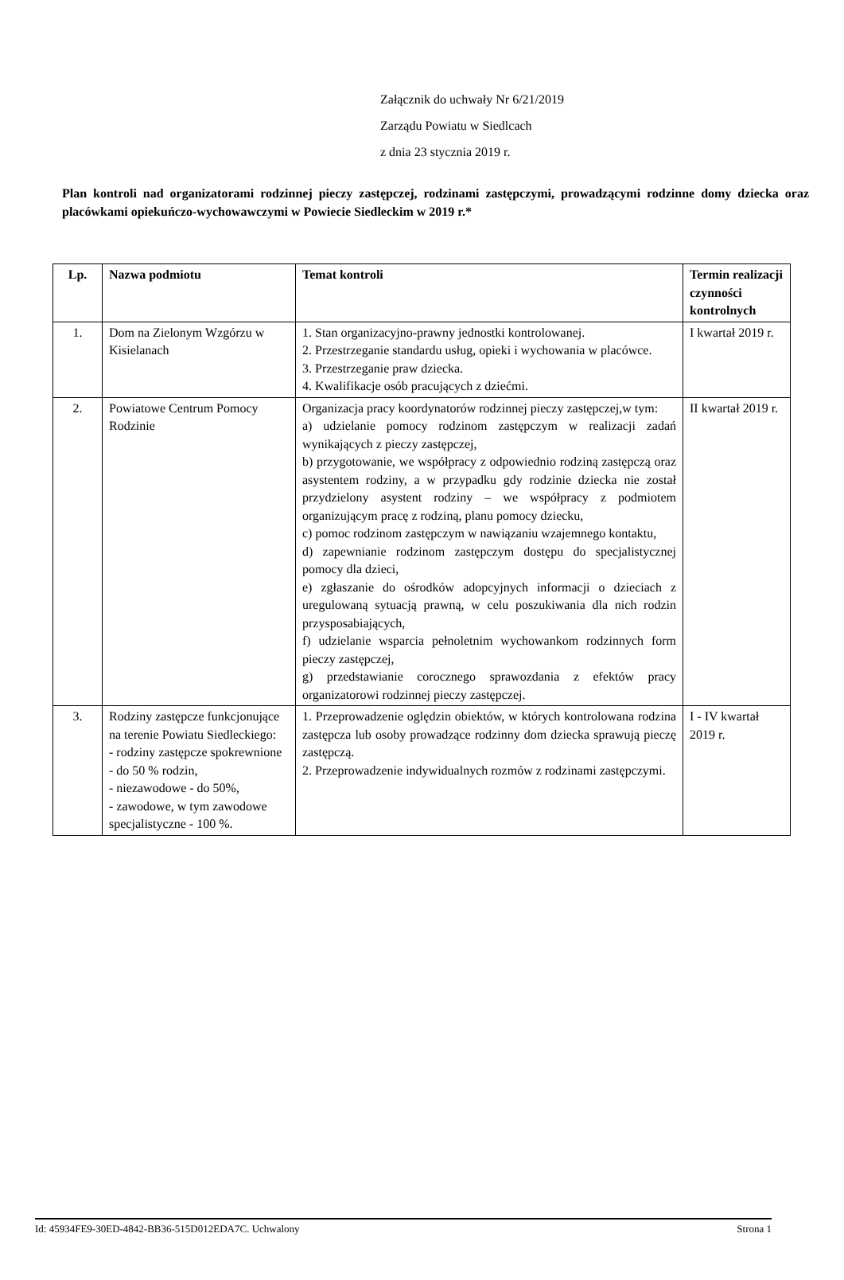Załącznik do uchwały Nr 6/21/2019
Zarządu Powiatu w Siedlcach
z dnia 23 stycznia 2019 r.
Plan kontroli nad organizatorami rodzinnej pieczy zastępczej, rodzinami zastępczymi, prowadzącymi rodzinne domy dziecka oraz placówkami opiekuńczo-wychowawczymi w Powiecie Siedleckim w 2019 r.*
| Lp. | Nazwa podmiotu | Temat kontroli | Termin realizacji czynności kontrolnych |
| --- | --- | --- | --- |
| 1. | Dom na Zielonym Wzgórzu w Kisielanach | 1. Stan organizacyjno-prawny jednostki kontrolowanej. 2. Przestrzeganie standardu usług, opieki i wychowania w placówce. 3. Przestrzeganie praw dziecka. 4. Kwalifikacje osób pracujących z dziećmi. | I kwartał 2019 r. |
| 2. | Powiatowe Centrum Pomocy Rodzinie | Organizacja pracy koordynatorów rodzinnej pieczy zastępczej,w tym: a) udzielanie pomocy rodzinom zastępczym w realizacji zadań wynikających z pieczy zastępczej, b) przygotowanie, we współpracy z odpowiednio rodziną zastępczą oraz asystentem rodziny, a w przypadku gdy rodzinie dziecka nie został przydzielony asystent rodziny – we współpracy z podmiotem organizującym pracę z rodziną, planu pomocy dziecku, c) pomoc rodzinom zastępczym w nawiązaniu wzajemnego kontaktu, d) zapewnianie rodzinom zastępczym dostępu do specjalistycznej pomocy dla dzieci, e) zgłaszanie do ośrodków adopcyjnych informacji o dzieciach z uregulowaną sytuacją prawną, w celu poszukiwania dla nich rodzin przysposabiających, f) udzielanie wsparcia pełnoletnim wychowankom rodzinnych form pieczy zastępczej, g) przedstawianie corocznego sprawozdania z efektów pracy organizatorowi rodzinnej pieczy zastępczej. | II kwartał 2019 r. |
| 3. | Rodziny zastępcze funkcjonujące na terenie Powiatu Siedleckiego: - rodziny zastępcze spokrewnione - do 50 % rodzin, - niezawodowe - do 50%, - zawodowe, w tym zawodowe specjalistyczne - 100 %. | 1. Przeprowadzenie oględzin obiektów, w których kontrolowana rodzina zastępcza lub osoby prowadzące rodzinny dom dziecka sprawują pieczę zastępczą. 2. Przeprowadzenie indywidualnych rozmów z rodzinami zastępczymi. | I - IV kwartał 2019 r. |
Id: 45934FE9-30ED-4842-BB36-515D012EDA7C. Uchwalony Strona 1